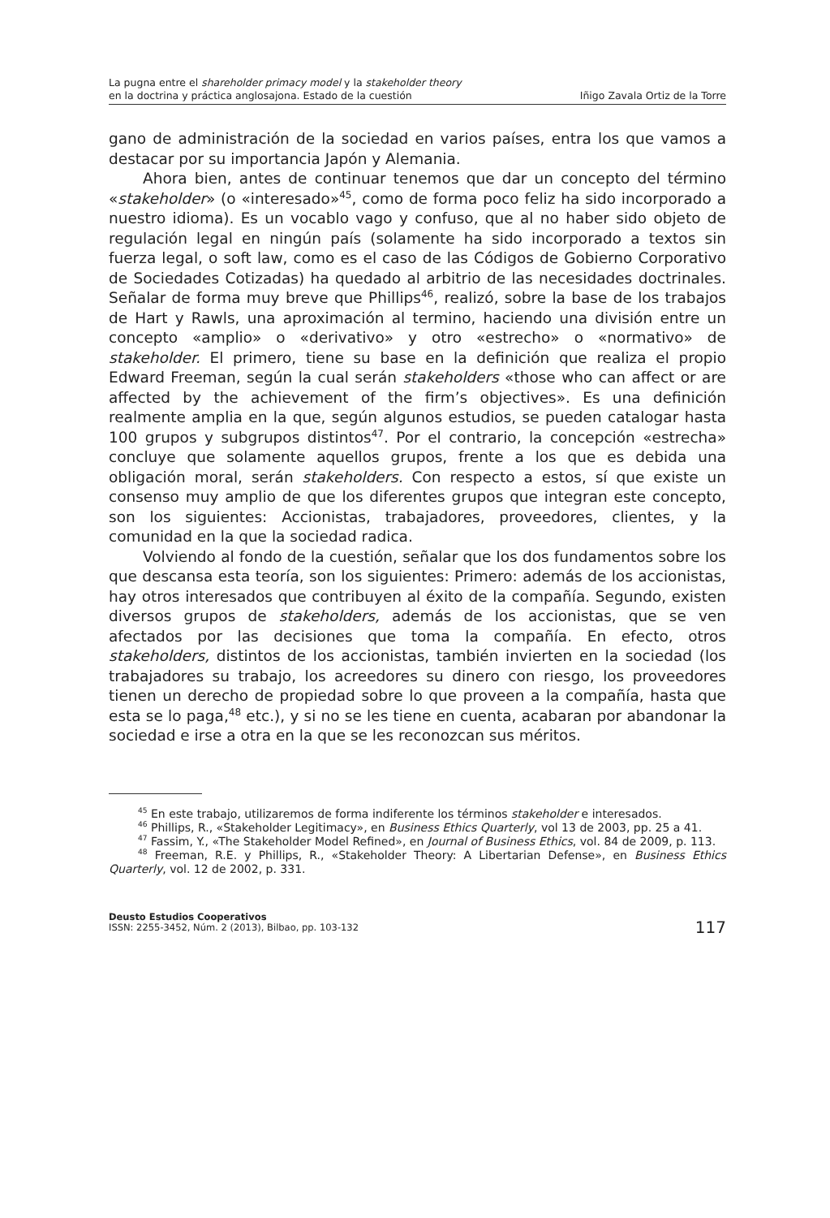La pugna entre el shareholder primacy model y la stakeholder theory
en la doctrina y práctica anglosajona. Estado de la cuestión
Iñigo Zavala Ortiz de la Torre
gano de administración de la sociedad en varios países, entra los que vamos a destacar por su importancia Japón y Alemania.
Ahora bien, antes de continuar tenemos que dar un concepto del término «stakeholder» (o «interesado»<sup>45</sup>, como de forma poco feliz ha sido incorporado a nuestro idioma). Es un vocablo vago y confuso, que al no haber sido objeto de regulación legal en ningún país (solamente ha sido incorporado a textos sin fuerza legal, o soft law, como es el caso de las Códigos de Gobierno Corporativo de Sociedades Cotizadas) ha quedado al arbitrio de las necesidades doctrinales. Señalar de forma muy breve que Phillips<sup>46</sup>, realizó, sobre la base de los trabajos de Hart y Rawls, una aproximación al termino, haciendo una división entre un concepto «amplio» o «derivativo» y otro «estrecho» o «normativo» de stakeholder. El primero, tiene su base en la definición que realiza el propio Edward Freeman, según la cual serán stakeholders «those who can affect or are affected by the achievement of the firm’s objectives». Es una definición realmente amplia en la que, según algunos estudios, se pueden catalogar hasta 100 grupos y subgrupos distintos<sup>47</sup>. Por el contrario, la concepción «estrecha» concluye que solamente aquellos grupos, frente a los que es debida una obligación moral, serán stakeholders. Con respecto a estos, sí que existe un consenso muy amplio de que los diferentes grupos que integran este concepto, son los siguientes: Accionistas, trabajadores, proveedores, clientes, y la comunidad en la que la sociedad radica.
Volviendo al fondo de la cuestión, señalar que los dos fundamentos sobre los que descansa esta teoría, son los siguientes: Primero: además de los accionistas, hay otros interesados que contribuyen al éxito de la compañía. Segundo, existen diversos grupos de stakeholders, además de los accionistas, que se ven afectados por las decisiones que toma la compañía. En efecto, otros stakeholders, distintos de los accionistas, también invierten en la sociedad (los trabajadores su trabajo, los acreedores su dinero con riesgo, los proveedores tienen un derecho de propiedad sobre lo que proveen a la compañía, hasta que esta se lo paga,<sup>48</sup> etc.), y si no se les tiene en cuenta, acabaran por abandonar la sociedad e irse a otra en la que se les reconozcan sus méritos.
<sup>45</sup> En este trabajo, utilizaremos de forma indiferente los términos stakeholder e interesados.
<sup>46</sup> Phillips, R., «Stakeholder Legitimacy», en Business Ethics Quarterly, vol 13 de 2003, pp. 25 a 41.
<sup>47</sup> Fassim, Y., «The Stakeholder Model Refined», en Journal of Business Ethics, vol. 84 de 2009, p. 113.
<sup>48</sup> Freeman, R.E. y Phillips, R., «Stakeholder Theory: A Libertarian Defense», en Business Ethics Quarterly, vol. 12 de 2002, p. 331.
Deusto Estudios Cooperativos
ISSN: 2255-3452, Núm. 2 (2013), Bilbao, pp. 103-132
117